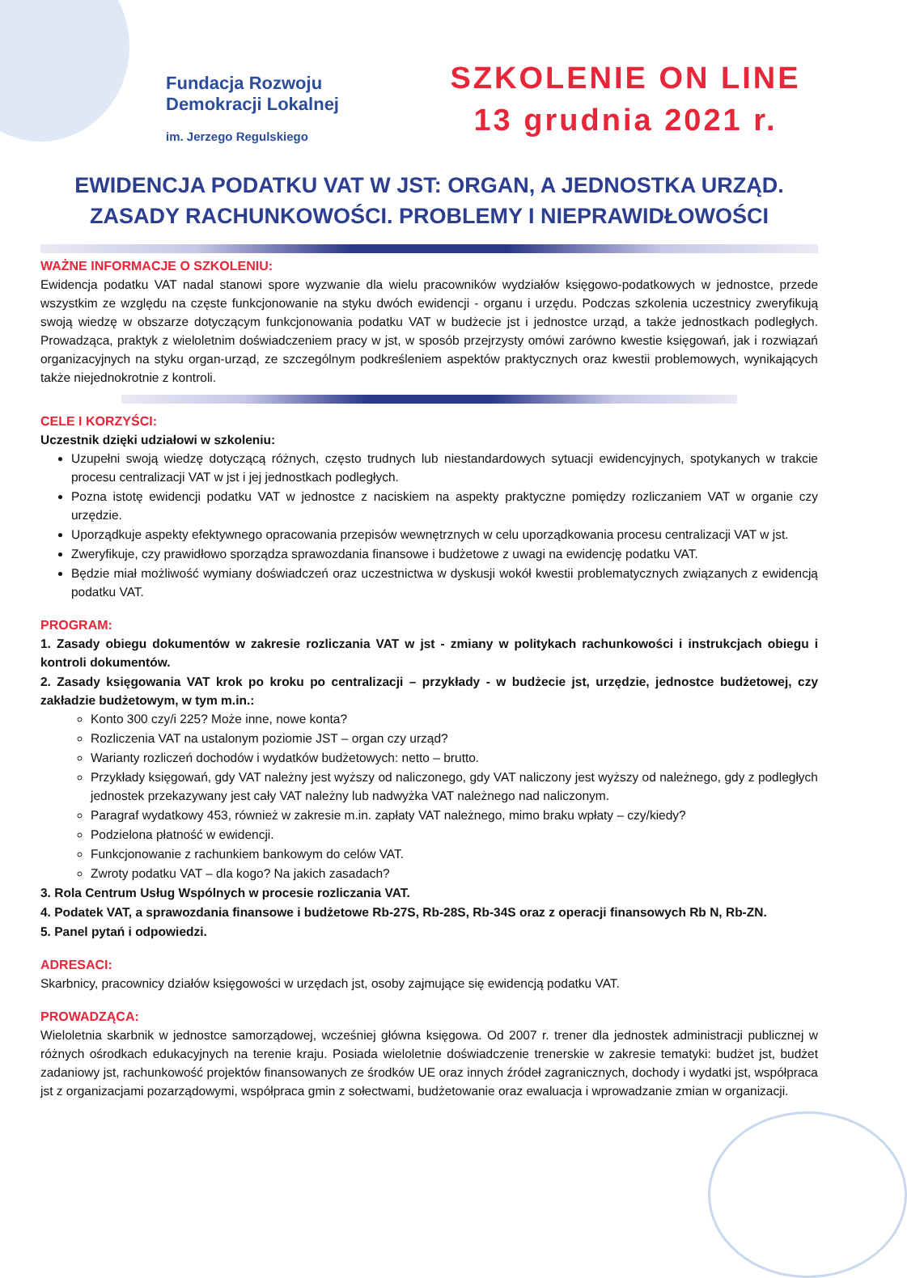Fundacja Rozwoju
Demokracji Lokalnej
im. Jerzego Regulskiego
SZKOLENIE ON LINE
13 grudnia 2021 r.
EWIDENCJA PODATKU VAT W JST: ORGAN, A JEDNOSTKA URZĄD. ZASADY RACHUNKOWOŚCI. PROBLEMY I NIEPRAWIDŁOWOŚCI
WAŻNE INFORMACJE O SZKOLENIU:
Ewidencja podatku VAT nadal stanowi spore wyzwanie dla wielu pracowników wydziałów księgowo-podatkowych w jednostce, przede wszystkim ze względu na częste funkcjonowanie na styku dwóch ewidencji - organu i urzędu. Podczas szkolenia uczestnicy zweryfikują swoją wiedzę w obszarze dotyczącym funkcjonowania podatku VAT w budżecie jst i jednostce urząd, a także jednostkach podległych. Prowadząca, praktyk z wieloletnim doświadczeniem pracy w jst, w sposób przejrzysty omówi zarówno kwestie księgowań, jak i rozwiązań organizacyjnych na styku organ-urząd, ze szczególnym podkreśleniem aspektów praktycznych oraz kwestii problemowych, wynikających także niejednokrotnie z kontroli.
CELE I KORZYŚCI:
Uczestnik dzięki udziałowi w szkoleniu:
Uzupełni swoją wiedzę dotyczącą różnych, często trudnych lub niestandardowych sytuacji ewidencyjnych, spotykanych w trakcie procesu centralizacji VAT w jst i jej jednostkach podległych.
Pozna istotę ewidencji podatku VAT w jednostce z naciskiem na aspekty praktyczne pomiędzy rozliczaniem VAT w organie czy urzędzie.
Uporządkuje aspekty efektywnego opracowania przepisów wewnętrznych w celu uporządkowania procesu centralizacji VAT w jst.
Zweryfikuje, czy prawidłowo sporządza sprawozdania finansowe i budżetowe z uwagi na ewidencję podatku VAT.
Będzie miał możliwość wymiany doświadczeń oraz uczestnictwa w dyskusji wokół kwestii problematycznych związanych z ewidencją podatku VAT.
PROGRAM:
1. Zasady obiegu dokumentów w zakresie rozliczania VAT w jst - zmiany w politykach rachunkowości i instrukcjach obiegu i kontroli dokumentów.
2. Zasady księgowania VAT krok po kroku po centralizacji – przykłady - w budżecie jst, urzędzie, jednostce budżetowej, czy zakładzie budżetowym, w tym m.in.:
Konto 300 czy/i 225? Może inne, nowe konta?
Rozliczenia VAT na ustalonym poziomie JST – organ czy urząd?
Warianty rozliczeń dochodów i wydatków budżetowych: netto – brutto.
Przykłady księgowań, gdy VAT należny jest wyższy od naliczonego, gdy VAT naliczony jest wyższy od należnego, gdy z podległych jednostek przekazywany jest cały VAT należny lub nadwyżka VAT należnego nad naliczonym.
Paragraf wydatkowy 453, również w zakresie m.in. zapłaty VAT należnego, mimo braku wpłaty – czy/kiedy?
Podzielona płatność w ewidencji.
Funkcjonowanie z rachunkiem bankowym do celów VAT.
Zwroty podatku VAT – dla kogo? Na jakich zasadach?
3. Rola Centrum Usług Wspólnych w procesie rozliczania VAT.
4. Podatek VAT, a sprawozdania finansowe i budżetowe Rb-27S, Rb-28S, Rb-34S oraz z operacji finansowych Rb N, Rb-ZN.
5. Panel pytań i odpowiedzi.
ADRESACI:
Skarbnicy, pracownicy działów księgowości w urzędach jst, osoby zajmujące się ewidencją podatku VAT.
PROWADZĄCA:
Wieloletnia skarbnik w jednostce samorządowej, wcześniej główna księgowa. Od 2007 r. trener dla jednostek administracji publicznej w różnych ośrodkach edukacyjnych na terenie kraju. Posiada wieloletnie doświadczenie trenerskie w zakresie tematyki: budżet jst, budżet zadaniowy jst, rachunkowość projektów finansowanych ze środków UE oraz innych źródeł zagranicznych, dochody i wydatki jst, współpraca jst z organizacjami pozarządowymi, współpraca gmin z sołectwami, budżetowanie oraz ewaluacja i wprowadzanie zmian w organizacji.